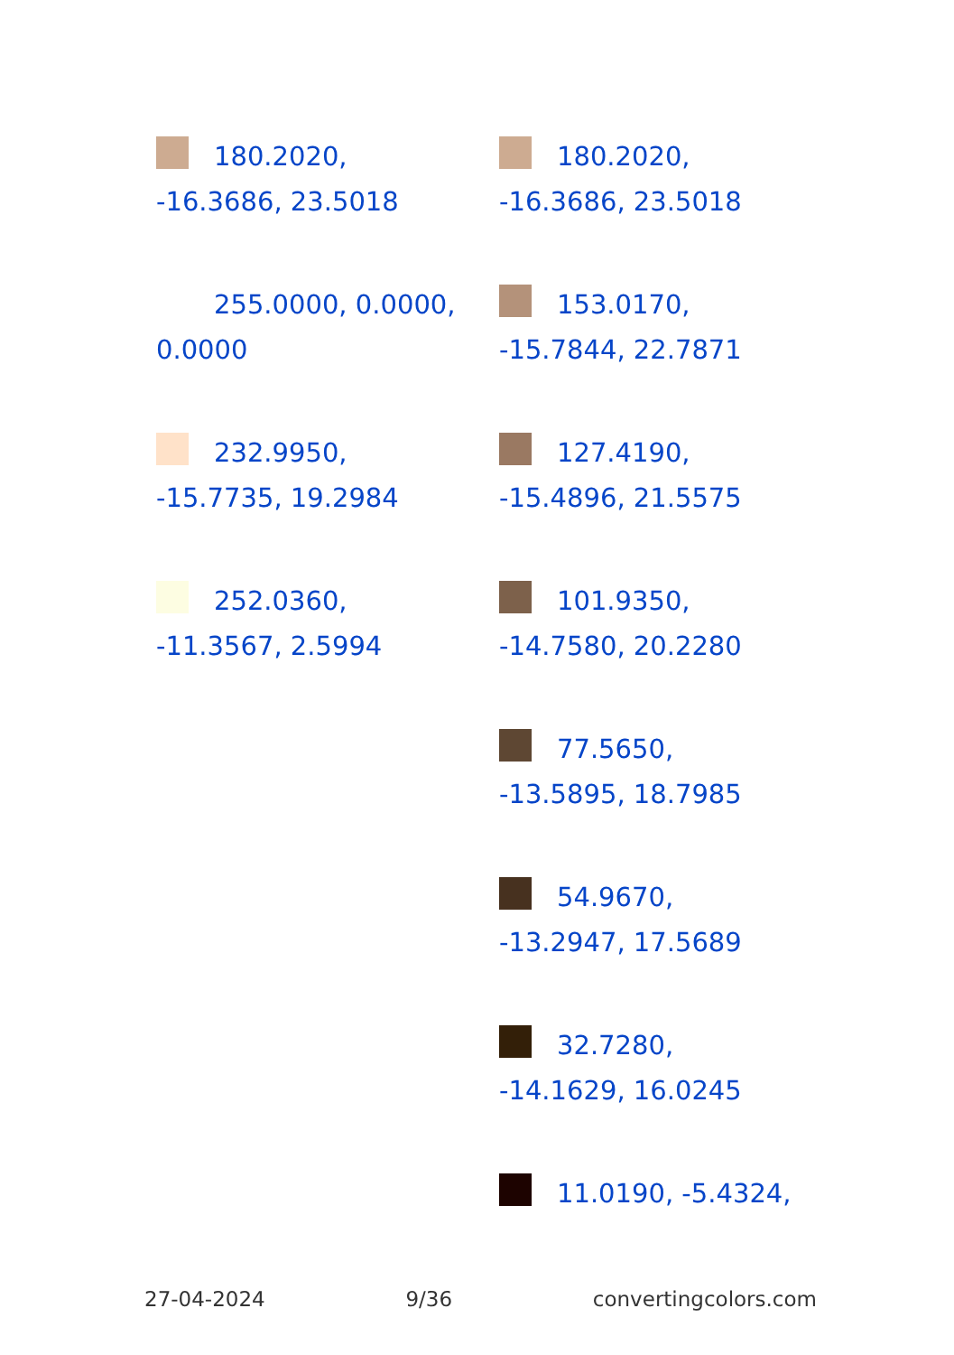180.2020, -16.3686, 23.5018
255.0000, 0.0000, 0.0000
232.9950, -15.7735, 19.2984
252.0360, -11.3567, 2.5994
180.2020, -16.3686, 23.5018
153.0170, -15.7844, 22.7871
127.4190, -15.4896, 21.5575
101.9350, -14.7580, 20.2280
77.5650, -13.5895, 18.7985
54.9670, -13.2947, 17.5689
32.7280, -14.1629, 16.0245
11.0190, -5.4324,
27-04-2024 9/36 convertingcolors.com